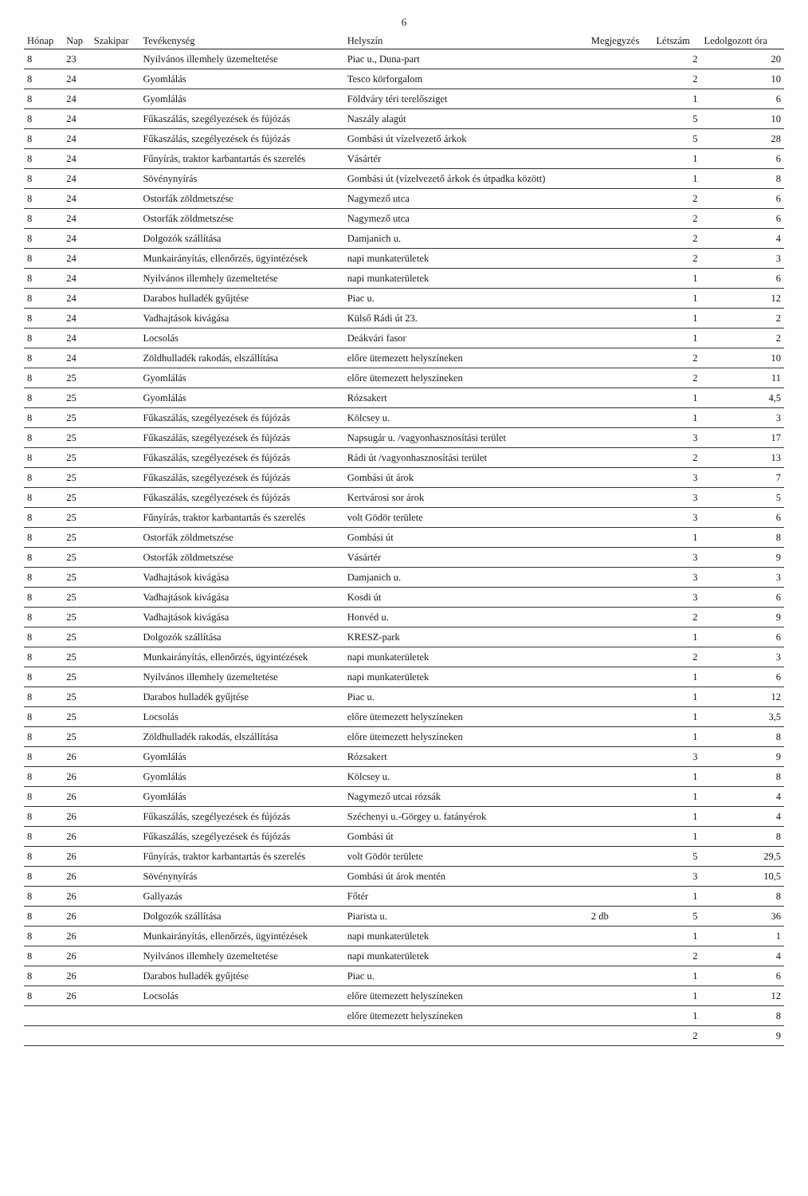6
| Hónap | Nap | Szakipar | Tevékenység | Helyszín | Megjegyzés | Létszám | Ledolgozott óra |
| --- | --- | --- | --- | --- | --- | --- | --- |
| 8 | 23 | | Nyilvános illemhely üzemeltetése | Piac u., Duna-part | | 2 | 20 |
| 8 | 24 | | Gyomlálás | Tesco körforgalom | | 2 | 10 |
| 8 | 24 | | Gyomlálás | Földváry téri terelősziget | | 1 | 6 |
| 8 | 24 | | Fűkaszálás, szegélyezések és fújózás | Naszály alagút | | 5 | 10 |
| 8 | 24 | | Fűkaszálás, szegélyezések és fújózás | Gombási út vízelvezető árkok | | 5 | 28 |
| 8 | 24 | | Fűnyírás, traktor karbantartás és szerelés | Vásártér | | 1 | 6 |
| 8 | 24 | | Sövénynyírás | Gombási út (vízelvezető árkok és útpadka között) | | 1 | 8 |
| 8 | 24 | | Ostorfák zöldmetszése | Nagymező utca | | 2 | 6 |
| 8 | 24 | | Ostorfák zöldmetszése | Nagymező utca | | 2 | 6 |
| 8 | 24 | | Dolgozók szállítása | Damjanich u. | | 2 | 4 |
| 8 | 24 | | Munkairányítás, ellenőrzés, ügyintézések | napi munkaterületek | | 2 | 3 |
| 8 | 24 | | Nyilvános illemhely üzemeltetése | napi munkaterületek | | 1 | 6 |
| 8 | 24 | | Darabos hulladék gyűjtése | Piac u. | | 1 | 12 |
| 8 | 24 | | Vadhajtások kivágása | Külső Rádi út 23. | | 1 | 2 |
| 8 | 24 | | Locsolás | Deákvári fasor | | 1 | 2 |
| 8 | 24 | | Zöldhulladék rakodás, elszállítása | előre ütemezett helyszíneken | | 2 | 10 |
| 8 | 25 | | Gyomlálás | előre ütemezett helyszíneken | | 2 | 11 |
| 8 | 25 | | Gyomlálás | Rózsakert | | 1 | 4,5 |
| 8 | 25 | | Fűkaszálás, szegélyezések és fújózás | Kölcsey u. | | 1 | 3 |
| 8 | 25 | | Fűkaszálás, szegélyezések és fújózás | Napsugár u. /vagyonhasznosítási terület | | 3 | 17 |
| 8 | 25 | | Fűkaszálás, szegélyezések és fújózás | Rádi út /vagyonhasznosítási terület | | 2 | 13 |
| 8 | 25 | | Fűkaszálás, szegélyezések és fújózás | Gombási út árok | | 3 | 7 |
| 8 | 25 | | Fűkaszálás, szegélyezések és fújózás | Kertvárosi sor árok | | 3 | 5 |
| 8 | 25 | | Fűnyírás, traktor karbantartás és szerelés | volt Gödör területe | | 3 | 6 |
| 8 | 25 | | Ostorfák zöldmetszése | Gombási út | | 1 | 8 |
| 8 | 25 | | Ostorfák zöldmetszése | Vásártér | | 3 | 9 |
| 8 | 25 | | Vadhajtások kivágása | Damjanich u. | | 3 | 3 |
| 8 | 25 | | Vadhajtások kivágása | Kosdi út | | 3 | 6 |
| 8 | 25 | | Vadhajtások kivágása | Honvéd u. | | 2 | 9 |
| 8 | 25 | | Dolgozók szállítása | KRESZ-park | | 1 | 6 |
| 8 | 25 | | Munkairányítás, ellenőrzés, ügyintézések | napi munkaterületek | | 2 | 3 |
| 8 | 25 | | Nyilvános illemhely üzemeltetése | napi munkaterületek | | 1 | 6 |
| 8 | 25 | | Darabos hulladék gyűjtése | Piac u. | | 1 | 12 |
| 8 | 25 | | Locsolás | előre ütemezett helyszíneken | | 1 | 3,5 |
| 8 | 25 | | Zöldhulladék rakodás, elszállítása | előre ütemezett helyszíneken | | 1 | 8 |
| 8 | 26 | | Gyomlálás | Rózsakert | | 3 | 9 |
| 8 | 26 | | Gyomlálás | Kölcsey u. | | 1 | 8 |
| 8 | 26 | | Gyomlálás | Nagymező utcai rózsák | | 1 | 4 |
| 8 | 26 | | Fűkaszálás, szegélyezések és fújózás | Széchenyi u.-Görgey u. fatányérok | | 1 | 4 |
| 8 | 26 | | Fűkaszálás, szegélyezések és fújózás | Gombási út | | 1 | 8 |
| 8 | 26 | | Fűnyírás, traktor karbantartás és szerelés | volt Gödör területe | | 5 | 29,5 |
| 8 | 26 | | Sövénynyírás | Gombási út árok mentén | | 3 | 10,5 |
| 8 | 26 | | Gallyazás | Főtér | | 1 | 8 |
| 8 | 26 | | Dolgozók szállítása | Piarista u. | 2 db | 5 | 36 |
| 8 | 26 | | Munkairányítás, ellenőrzés, ügyintézések | napi munkaterületek | | 1 | 1 |
| 8 | 26 | | Nyilvános illemhely üzemeltetése | napi munkaterületek | | 2 | 4 |
| 8 | 26 | | Darabos hulladék gyűjtése | Piac u. | | 1 | 6 |
| 8 | 26 | | Locsolás | előre ütemezett helyszíneken | | 1 | 12 |
| | | | | előre ütemezett helyszíneken | | 1 | 8 |
| | | | | | | 2 | 9 |